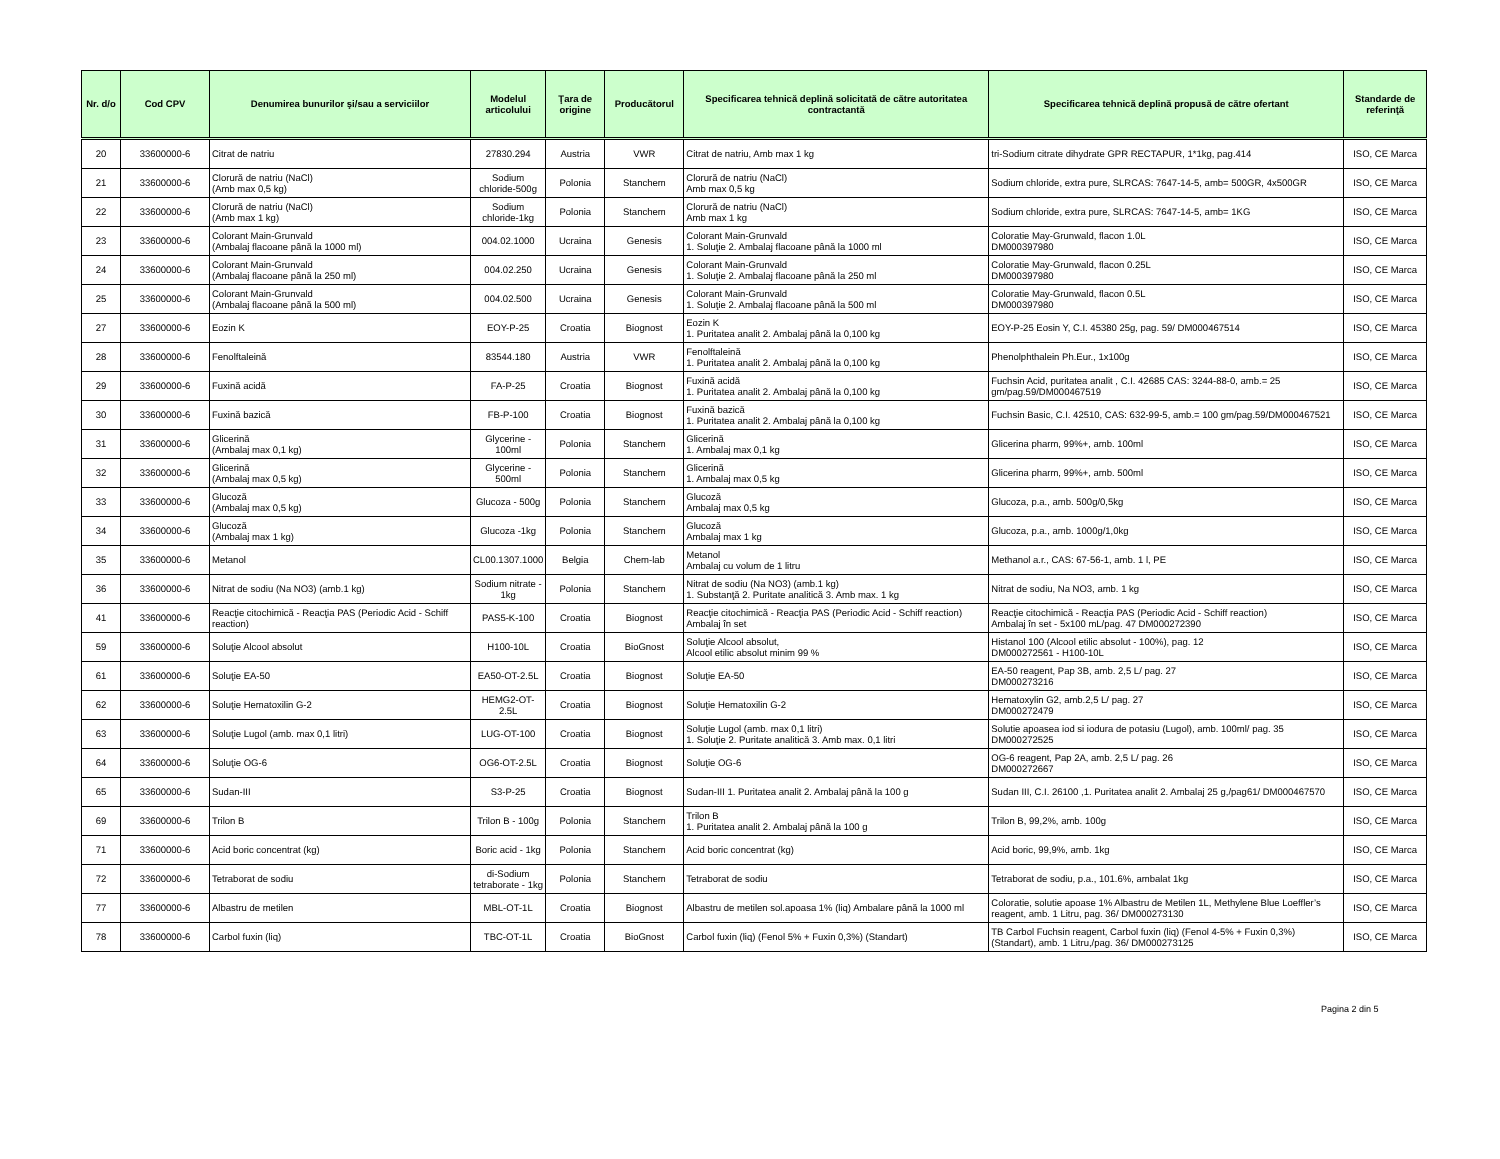| Nr. d/o | Cod CPV | Denumirea bunurilor şi/sau a serviciilor | Modelul articolului | Ţara de origine | Producătorul | Specificarea tehnică deplină solicitată de către autoritatea contractantă | Specificarea tehnică deplină propusă de către ofertant | Standarde de referinţă |
| --- | --- | --- | --- | --- | --- | --- | --- | --- |
| 20 | 33600000-6 | Citrat de natriu | 27830.294 | Austria | VWR | Citrat de natriu, Amb max 1 kg | tri-Sodium citrate dihydrate GPR RECTAPUR, 1*1kg, pag.414 | ISO, CE Marca |
| 21 | 33600000-6 | Clorură de natriu (NaCl) (Amb max 0,5 kg) | Sodium chloride-500g | Polonia | Stanchem | Clorură de natriu (NaCl) Amb max 0,5 kg | Sodium chloride, extra pure, SLRCAS: 7647-14-5, amb= 500GR, 4x500GR | ISO, CE Marca |
| 22 | 33600000-6 | Clorură de natriu (NaCl) (Amb max 1 kg) | Sodium chloride-1kg | Polonia | Stanchem | Clorură de natriu (NaCl) Amb max 1 kg | Sodium chloride, extra pure, SLRCAS: 7647-14-5, amb= 1KG | ISO, CE Marca |
| 23 | 33600000-6 | Colorant Main-Grunvald (Ambalaj flacoane până la 1000 ml) | 004.02.1000 | Ucraina | Genesis | Colorant Main-Grunvald 1. Soluţie 2. Ambalaj flacoane până la 1000 ml | Coloratie May-Grunwald, flacon 1.0L DM000397980 | ISO, CE Marca |
| 24 | 33600000-6 | Colorant Main-Grunvald (Ambalaj flacoane până la 250 ml) | 004.02.250 | Ucraina | Genesis | Colorant Main-Grunvald 1. Soluţie 2. Ambalaj flacoane până la 250 ml | Coloratie May-Grunwald, flacon 0.25L DM000397980 | ISO, CE Marca |
| 25 | 33600000-6 | Colorant Main-Grunvald (Ambalaj flacoane până la 500 ml) | 004.02.500 | Ucraina | Genesis | Colorant Main-Grunvald 1. Soluţie 2. Ambalaj flacoane până la 500 ml | Coloratie May-Grunwald, flacon 0.5L DM000397980 | ISO, CE Marca |
| 27 | 33600000-6 | Eozin K | EOY-P-25 | Croatia | Biognost | Eozin K 1. Puritatea analit 2. Ambalaj până la 0,100 kg | EOY-P-25 Eosin Y, C.I. 45380 25g, pag. 59/ DM000467514 | ISO, CE Marca |
| 28 | 33600000-6 | Fenolftaleină | 83544.180 | Austria | VWR | Fenolftaleină 1. Puritatea analit 2. Ambalaj până la 0,100 kg | Phenolphthalein Ph.Eur., 1x100g | ISO, CE Marca |
| 29 | 33600000-6 | Fuxină acidă | FA-P-25 | Croatia | Biognost | Fuxină acidă 1. Puritatea analit 2. Ambalaj până la 0,100 kg | Fuchsin Acid, puritatea analit , C.I. 42685 CAS: 3244-88-0, amb.= 25 gm/pag.59/DM000467519 | ISO, CE Marca |
| 30 | 33600000-6 | Fuxină bazică | FB-P-100 | Croatia | Biognost | Fuxină bazică 1. Puritatea analit 2. Ambalaj până la 0,100 kg | Fuchsin Basic, C.I. 42510, CAS: 632-99-5, amb.= 100 gm/pag.59/DM000467521 | ISO, CE Marca |
| 31 | 33600000-6 | Glicerină (Ambalaj max 0,1 kg) | Glycerine - 100ml | Polonia | Stanchem | Glicerină 1. Ambalaj max 0,1 kg | Glicerina pharm, 99%+, amb. 100ml | ISO, CE Marca |
| 32 | 33600000-6 | Glicerină (Ambalaj max 0,5 kg) | Glycerine - 500ml | Polonia | Stanchem | Glicerină 1. Ambalaj max 0,5 kg | Glicerina pharm, 99%+, amb. 500ml | ISO, CE Marca |
| 33 | 33600000-6 | Glucoză (Ambalaj max 0,5 kg) | Glucoza - 500g | Polonia | Stanchem | Glucoză Ambalaj max 0,5 kg | Glucoza, p.a., amb. 500g/0,5kg | ISO, CE Marca |
| 34 | 33600000-6 | Glucoză (Ambalaj max 1 kg) | Glucoza -1kg | Polonia | Stanchem | Glucoză Ambalaj max 1 kg | Glucoza, p.a., amb. 1000g/1,0kg | ISO, CE Marca |
| 35 | 33600000-6 | Metanol | CL00.1307.1000 | Belgia | Chem-lab | Metanol Ambalaj cu volum de 1 litru | Methanol a.r., CAS: 67-56-1, amb. 1 l, PE | ISO, CE Marca |
| 36 | 33600000-6 | Nitrat de sodiu (Na NO3) (amb.1 kg) | Sodium nitrate - 1kg | Polonia | Stanchem | Nitrat de sodiu (Na NO3) (amb.1 kg) 1. Substanţă 2. Puritate analitică 3. Amb max. 1 kg | Nitrat de sodiu, Na NO3, amb. 1 kg | ISO, CE Marca |
| 41 | 33600000-6 | Reacţie citochimică - Reacţia PAS (Periodic Acid - Schiff reaction) | PAS5-K-100 | Croatia | Biognost | Reacţie citochimică - Reacţia PAS (Periodic Acid - Schiff reaction) Ambalaj în set | Reacţie citochimică - Reacţia PAS (Periodic Acid - Schiff reaction) Ambalaj în set - 5x100 mL/pag. 47 DM000272390 | ISO, CE Marca |
| 59 | 33600000-6 | Soluţie Alcool absolut | H100-10L | Croatia | BioGnost | Soluţie Alcool absolut, Alcool etilic absolut minim 99 % | Histanol 100 (Alcool etilic absolut - 100%), pag. 12 DM000272561 - H100-10L | ISO, CE Marca |
| 61 | 33600000-6 | Soluţie EA-50 | EA50-OT-2.5L | Croatia | Biognost | Soluţie EA-50 | EA-50 reagent, Pap 3B, amb. 2,5 L/ pag. 27 DM000273216 | ISO, CE Marca |
| 62 | 33600000-6 | Soluţie Hematoxilin G-2 | HEMG2-OT-2.5L | Croatia | Biognost | Soluţie Hematoxilin G-2 | Hematoxylin G2, amb.2,5 L/ pag. 27 DM000272479 | ISO, CE Marca |
| 63 | 33600000-6 | Soluţie Lugol (amb. max 0,1 litri) | LUG-OT-100 | Croatia | Biognost | Soluţie Lugol (amb. max 0,1 litri) 1. Soluţie 2. Puritate analitică 3. Amb max. 0,1 litri | Solutie apoasea iod si iodura de potasiu (Lugol), amb. 100ml/ pag. 35 DM000272525 | ISO, CE Marca |
| 64 | 33600000-6 | Soluţie OG-6 | OG6-OT-2.5L | Croatia | Biognost | Soluţie OG-6 | OG-6 reagent, Pap 2A, amb. 2,5 L/ pag. 26 DM000272667 | ISO, CE Marca |
| 65 | 33600000-6 | Sudan-III | S3-P-25 | Croatia | Biognost | Sudan-III 1. Puritatea analit 2. Ambalaj până la 100 g | Sudan III, C.I. 26100 ,1. Puritatea analit 2. Ambalaj 25 g,/pag61/ DM000467570 | ISO, CE Marca |
| 69 | 33600000-6 | Trilon B | Trilon B - 100g | Polonia | Stanchem | Trilon B 1. Puritatea analit 2. Ambalaj până la 100 g | Trilon B, 99,2%, amb. 100g | ISO, CE Marca |
| 71 | 33600000-6 | Acid boric concentrat (kg) | Boric acid - 1kg | Polonia | Stanchem | Acid boric concentrat (kg) | Acid boric, 99,9%, amb. 1kg | ISO, CE Marca |
| 72 | 33600000-6 | Tetraborat de sodiu | di-Sodium tetraborate - 1kg | Polonia | Stanchem | Tetraborat de sodiu | Tetraborat de sodiu, p.a., 101.6%, ambalat 1kg | ISO, CE Marca |
| 77 | 33600000-6 | Albastru de metilen | MBL-OT-1L | Croatia | Biognost | Albastru de metilen sol.apoasa 1% (liq) Ambalare până la 1000 ml | Coloratie, solutie apoase 1% Albastru de Metilen 1L, Methylene Blue Loeffler’s reagent, amb. 1 Litru, pag. 36/ DM000273130 | ISO, CE Marca |
| 78 | 33600000-6 | Carbol fuxin (liq) | TBC-OT-1L | Croatia | BioGnost | Carbol fuxin (liq) (Fenol 5% + Fuxin 0,3%) (Standart) | TB Carbol Fuchsin reagent, Carbol fuxin (liq) (Fenol 4-5% + Fuxin 0,3%) (Standart), amb. 1 Litru,/pag. 36/ DM000273125 | ISO, CE Marca |
Pagina 2 din 5